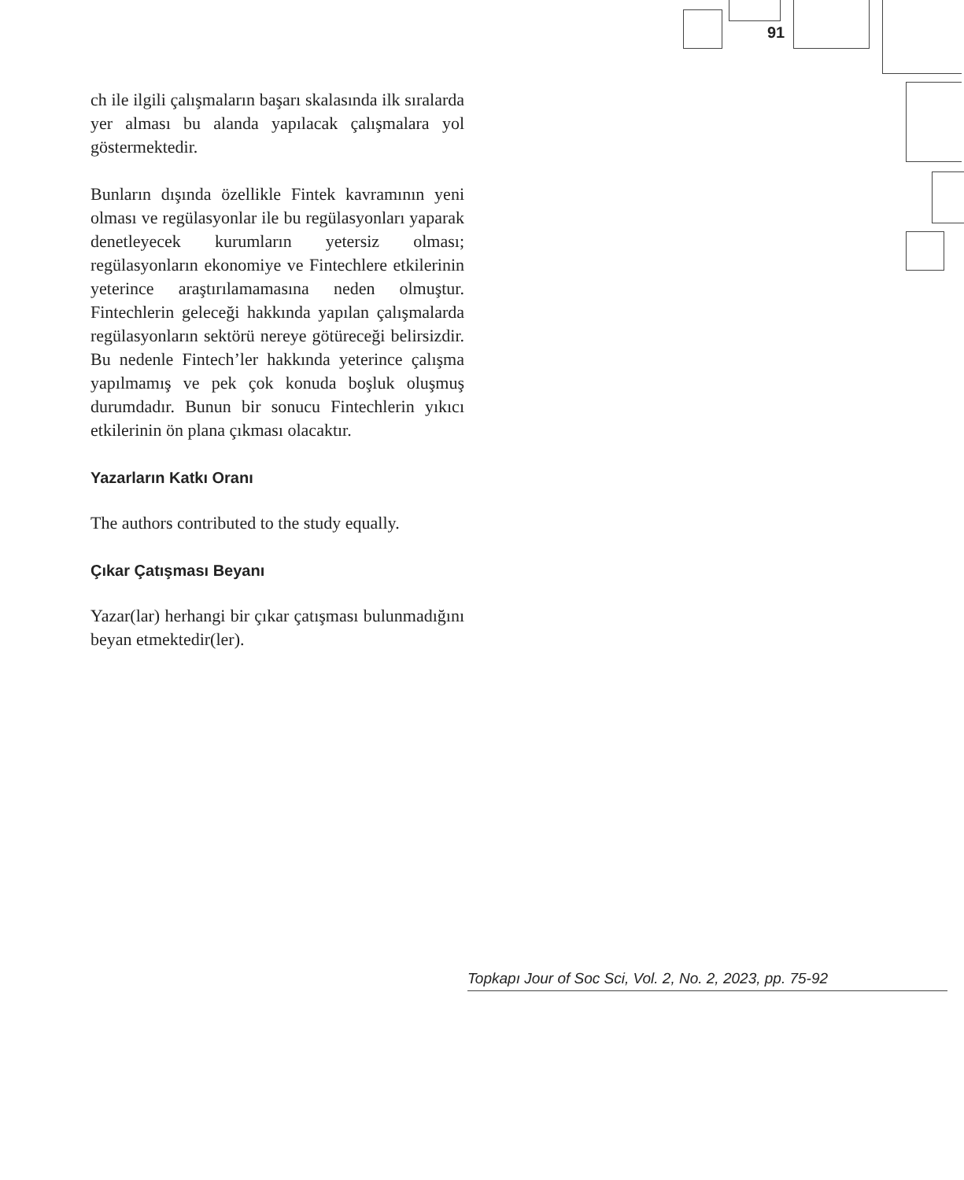91
ch ile ilgili çalışmaların başarı skalasında ilk sıralarda yer alması bu alanda yapılacak çalışmalara yol göstermektedir.
Bunların dışında özellikle Fintek kavramının yeni olması ve regülasyonlar ile bu regülasyonları yaparak denetleyecek kurumların yetersiz olması; regülasyonların ekonomiye ve Fintechlere etkilerinin yeterince araştırılamamasına neden olmuştur. Fintechlerin geleceği hakkında yapılan çalışmalarda regülasyonların sektörü nereye götüreceği belirsizdir. Bu nedenle Fintech’ler hakkında yeterince çalışma yapılmamış ve pek çok konuda boşluk oluşmuş durumdadır. Bunun bir sonucu Fintechlerin yıkıcı etkilerinin ön plana çıkması olacaktır.
Yazarların Katkı Oranı
The authors contributed to the study equally.
Çıkar Çatışması Beyanı
Yazar(lar) herhangi bir çıkar çatışması bulunmadığını beyan etmektedir(ler).
Topkapı Jour of Soc Sci, Vol. 2, No. 2, 2023, pp. 75-92